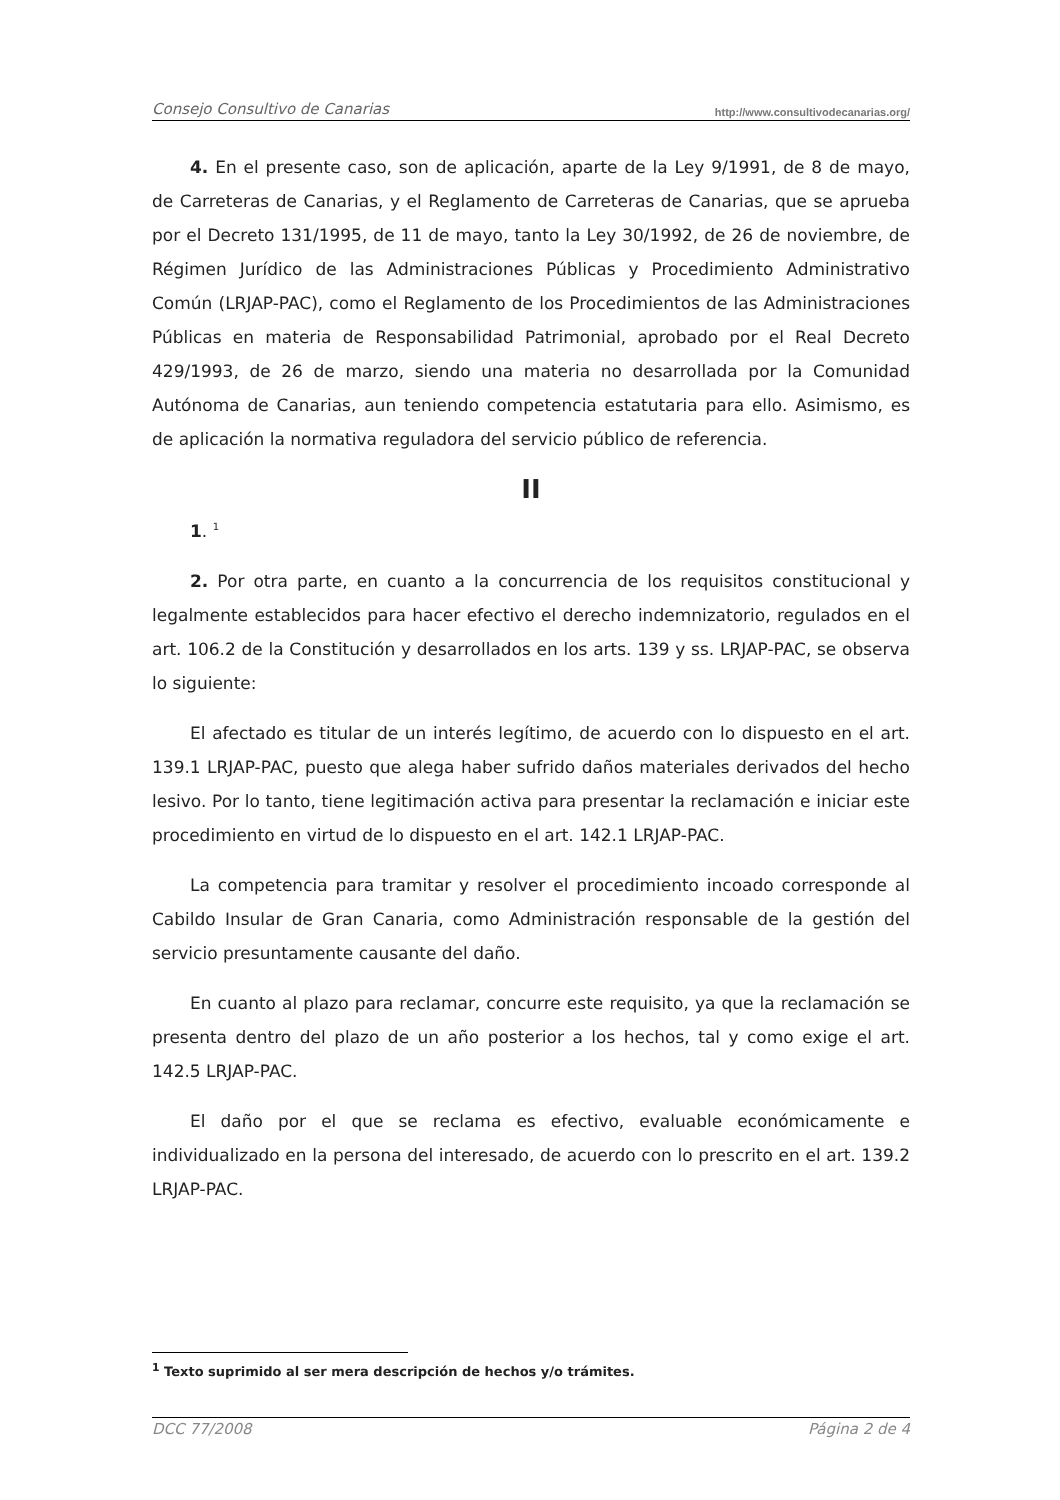Consejo Consultivo de Canarias http://www.consultivodecanarias.org/
4. En el presente caso, son de aplicación, aparte de la Ley 9/1991, de 8 de mayo, de Carreteras de Canarias, y el Reglamento de Carreteras de Canarias, que se aprueba por el Decreto 131/1995, de 11 de mayo, tanto la Ley 30/1992, de 26 de noviembre, de Régimen Jurídico de las Administraciones Públicas y Procedimiento Administrativo Común (LRJAP-PAC), como el Reglamento de los Procedimientos de las Administraciones Públicas en materia de Responsabilidad Patrimonial, aprobado por el Real Decreto 429/1993, de 26 de marzo, siendo una materia no desarrollada por la Comunidad Autónoma de Canarias, aun teniendo competencia estatutaria para ello. Asimismo, es de aplicación la normativa reguladora del servicio público de referencia.
II
1. <sup>1</sup>
2. Por otra parte, en cuanto a la concurrencia de los requisitos constitucional y legalmente establecidos para hacer efectivo el derecho indemnizatorio, regulados en el art. 106.2 de la Constitución y desarrollados en los arts. 139 y ss. LRJAP-PAC, se observa lo siguiente:
El afectado es titular de un interés legítimo, de acuerdo con lo dispuesto en el art. 139.1 LRJAP-PAC, puesto que alega haber sufrido daños materiales derivados del hecho lesivo. Por lo tanto, tiene legitimación activa para presentar la reclamación e iniciar este procedimiento en virtud de lo dispuesto en el art. 142.1 LRJAP-PAC.
La competencia para tramitar y resolver el procedimiento incoado corresponde al Cabildo Insular de Gran Canaria, como Administración responsable de la gestión del servicio presuntamente causante del daño.
En cuanto al plazo para reclamar, concurre este requisito, ya que la reclamación se presenta dentro del plazo de un año posterior a los hechos, tal y como exige el art. 142.5 LRJAP-PAC.
El daño por el que se reclama es efectivo, evaluable económicamente e individualizado en la persona del interesado, de acuerdo con lo prescrito en el art. 139.2 LRJAP-PAC.
<sup>1</sup> Texto suprimido al ser mera descripción de hechos y/o trámites.
DCC 77/2008 Página 2 de 4